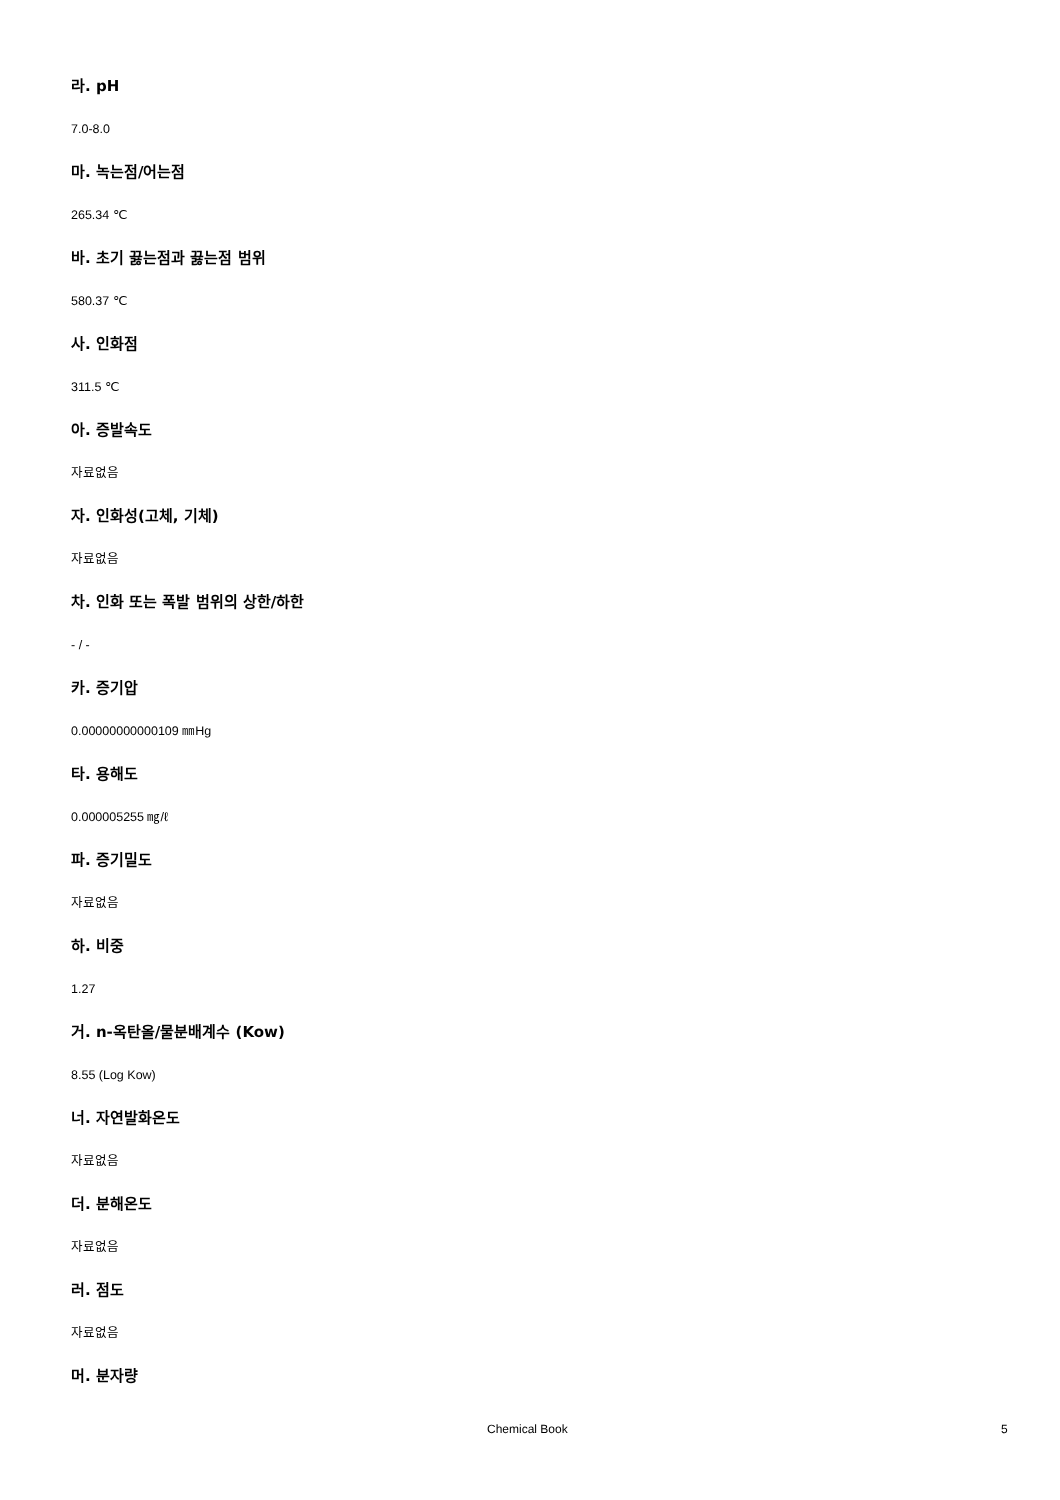라. pH
7.0-8.0
마. 녹는점/어는점
265.34 ℃
바. 초기 끓는점과 끓는점 범위
580.37 ℃
사. 인화점
311.5 ℃
아. 증발속도
자료없음
자. 인화성(고체, 기체)
자료없음
차. 인화 또는 폭발 범위의 상한/하한
- / -
카. 증기압
0.00000000000109 ㎜Hg
타. 용해도
0.000005255 ㎎/ℓ
파. 증기밀도
자료없음
하. 비중
1.27
거. n-옥탄올/물분배계수 (Kow)
8.55 (Log Kow)
너. 자연발화온도
자료없음
더. 분해온도
자료없음
러. 점도
자료없음
머. 분자량
Chemical Book 5